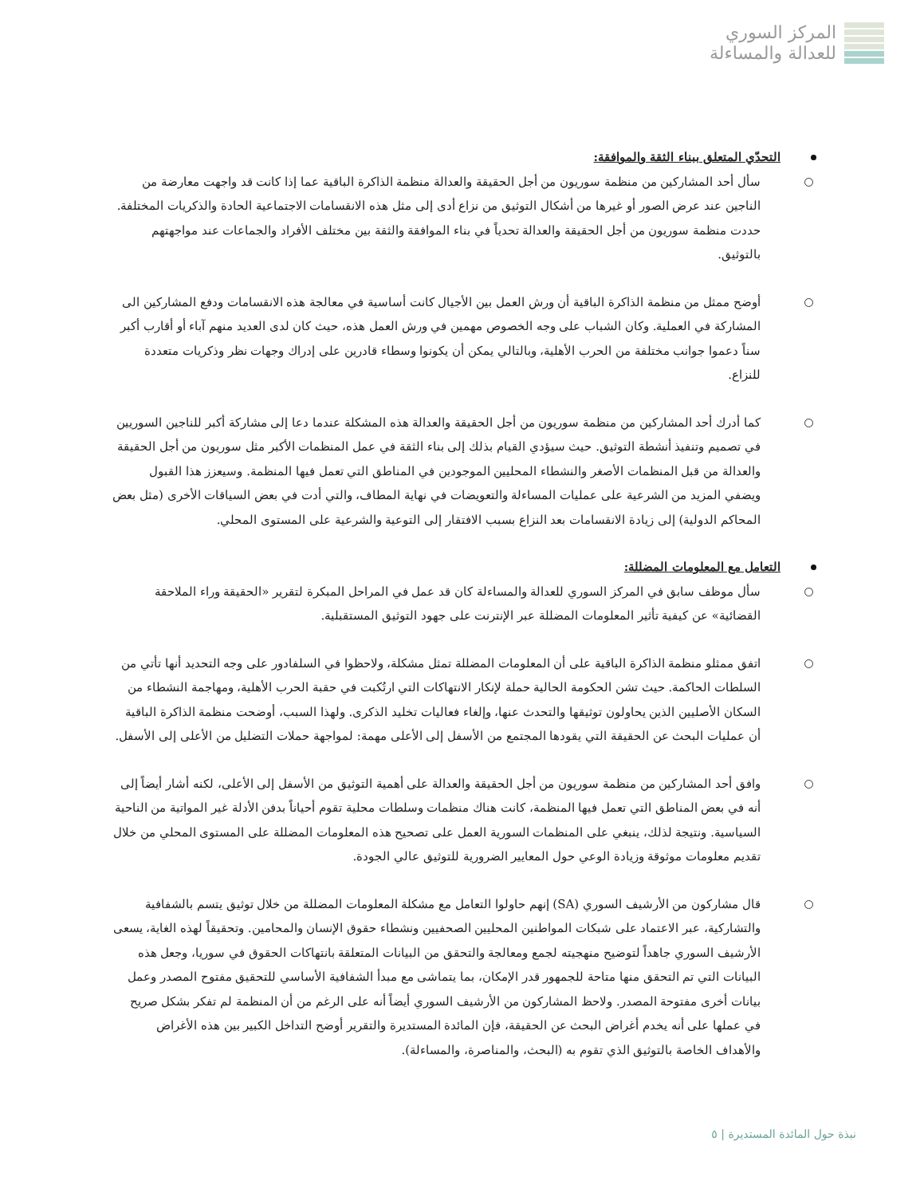المركز السوري
للعدالة والمساءلة
التحدّي المتعلق ببناء الثقة والموافقة:
سأل أحد المشاركين من منظمة سوريون من أجل الحقيقة والعدالة منظمة الذاكرة الباقية عما إذا كانت قد واجهت معارضة من الناجين عند عرض الصور أو غيرها من أشكال التوثيق من نزاع أدى إلى مثل هذه الانقسامات الاجتماعية الحادة والذكريات المختلفة. حددت منظمة سوريون من أجل الحقيقة والعدالة تحدياً في بناء الموافقة والثقة بين مختلف الأفراد والجماعات عند مواجهتهم بالتوثيق.
أوضح ممثل من منظمة الذاكرة الباقية أن ورش العمل بين الأجيال كانت أساسية في معالجة هذه الانقسامات ودفع المشاركين الى المشاركة في العملية. وكان الشباب على وجه الخصوص مهمين في ورش العمل هذه، حيث كان لدى العديد منهم آباء أو أقارب أكبر سناً دعموا جوانب مختلفة من الحرب الأهلية، وبالتالي يمكن أن يكونوا وسطاء قادرين على إدراك وجهات نظر وذكريات متعددة للنزاع.
كما أدرك أحد المشاركين من منظمة سوريون من أجل الحقيقة والعدالة هذه المشكلة عندما دعا إلى مشاركة أكبر للناجين السوريين في تصميم وتنفيذ أنشطة التوثيق. حيث سيؤدي القيام بذلك إلى بناء الثقة في عمل المنظمات الأكبر مثل سوريون من أجل الحقيقة والعدالة من قبل المنظمات الأصغر والنشطاء المحليين الموجودين في المناطق التي تعمل فيها المنظمة. وسيعزز هذا القبول ويضفي المزيد من الشرعية على عمليات المساءلة والتعويضات في نهاية المطاف، والتي أدت في بعض السياقات الأخرى (مثل بعض المحاكم الدولية) إلى زيادة الانقسامات بعد النزاع بسبب الافتقار إلى التوعية والشرعية على المستوى المحلي.
التعامل مع المعلومات المضللة:
سأل موظف سابق في المركز السوري للعدالة والمساءلة كان قد عمل في المراحل المبكرة لتقرير «الحقيقة وراء الملاحقة القضائية» عن كيفية تأثير المعلومات المضللة عبر الإنترنت على جهود التوثيق المستقبلية.
اتفق ممثلو منظمة الذاكرة الباقية على أن المعلومات المضللة تمثل مشكلة، ولاحظوا في السلفادور على وجه التحديد أنها تأتي من السلطات الحاكمة. حيث تشن الحكومة الحالية حملة لإنكار الانتهاكات التي ارتُكبت في حقبة الحرب الأهلية، ومهاجمة النشطاء من السكان الأصليين الذين يحاولون توثيقها والتحدث عنها، وإلغاء فعاليات تخليد الذكرى. ولهذا السبب، أوضحت منظمة الذاكرة الباقية أن عمليات البحث عن الحقيقة التي يقودها المجتمع من الأسفل إلى الأعلى مهمة: لمواجهة حملات التضليل من الأعلى إلى الأسفل.
وافق أحد المشاركين من منظمة سوريون من أجل الحقيقة والعدالة على أهمية التوثيق من الأسفل إلى الأعلى، لكنه أشار أيضاً إلى أنه في بعض المناطق التي تعمل فيها المنظمة، كانت هناك منظمات وسلطات محلية تقوم أحياناً بدفن الأدلة غير المواتية من الناحية السياسية. ونتيجة لذلك، ينبغي على المنظمات السورية العمل على تصحيح هذه المعلومات المضللة على المستوى المحلي من خلال تقديم معلومات موثوقة وزيادة الوعي حول المعايير الضرورية للتوثيق عالي الجودة.
قال مشاركون من الأرشيف السوري (SA) إنهم حاولوا التعامل مع مشكلة المعلومات المضللة من خلال توثيق يتسم بالشفافية والتشاركية، عبر الاعتماد على شبكات المواطنين المحليين الصحفيين ونشطاء حقوق الإنسان والمحامين. وتحقيقاً لهذه الغاية، يسعى الأرشيف السوري جاهداً لتوضيح منهجيته لجمع ومعالجة والتحقق من البيانات المتعلقة بانتهاكات الحقوق في سوريا، وجعل هذه البيانات التي تم التحقق منها متاحة للجمهور قدر الإمكان، بما يتماشى مع مبدأ الشفافية الأساسي للتحقيق مفتوح المصدر وعمل بيانات أخرى مفتوحة المصدر. ولاحظ المشاركون من الأرشيف السوري أيضاً أنه على الرغم من أن المنظمة لم تفكر بشكل صريح في عملها على أنه يخدم أغراض البحث عن الحقيقة، فإن المائدة المستديرة والتقرير أوضح التداخل الكبير بين هذه الأغراض والأهداف الخاصة بالتوثيق الذي تقوم به (البحث، والمناصرة، والمساءلة).
نبذة حول المائدة المستديرة | ٥